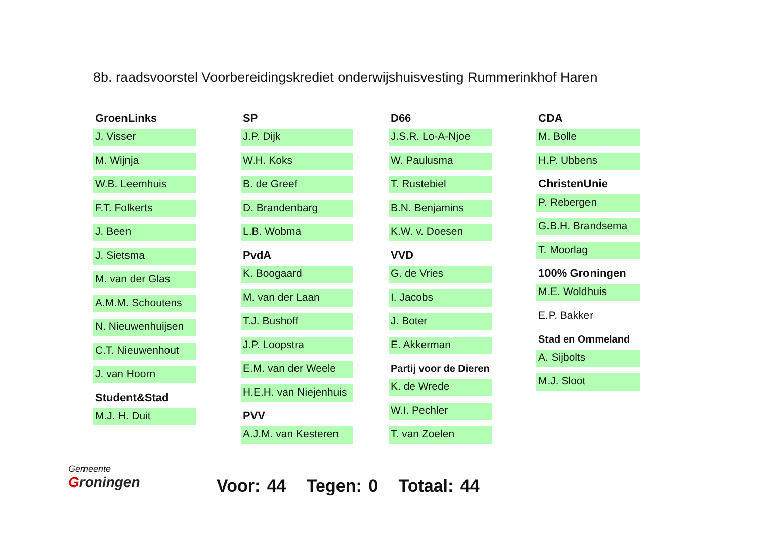8b. raadsvoorstel Voorbereidingskrediet onderwijshuisvesting Rummerinkhof Haren
GroenLinks
J. Visser
M. Wijnja
W.B. Leemhuis
F.T. Folkerts
J. Been
J. Sietsma
M. van der Glas
A.M.M. Schoutens
N. Nieuwenhuijsen
C.T. Nieuwenhout
J. van Hoorn
Student&Stad
M.J. H. Duit
SP
J.P. Dijk
W.H. Koks
B. de Greef
D. Brandenbarg
L.B. Wobma
PvdA
K. Boogaard
M. van der Laan
T.J. Bushoff
J.P. Loopstra
E.M. van der Weele
H.E.H. van Niejenhuis
PVV
A.J.M. van Kesteren
D66
J.S.R. Lo-A-Njoe
W. Paulusma
T. Rustebiel
B.N. Benjamins
K.W. v. Doesen
VVD
G. de Vries
I. Jacobs
J. Boter
E. Akkerman
Partij voor de Dieren
K. de Wrede
W.I. Pechler
T. van Zoelen
CDA
M. Bolle
H.P. Ubbens
ChristenUnie
P. Rebergen
G.B.H. Brandsema
T. Moorlag
100% Groningen
M.E. Woldhuis
E.P. Bakker
Stad en Ommeland
A. Sijbolts
M.J. Sloot
Gemeente
Groningen
Voor: 44 Tegen: 0 Totaal: 44